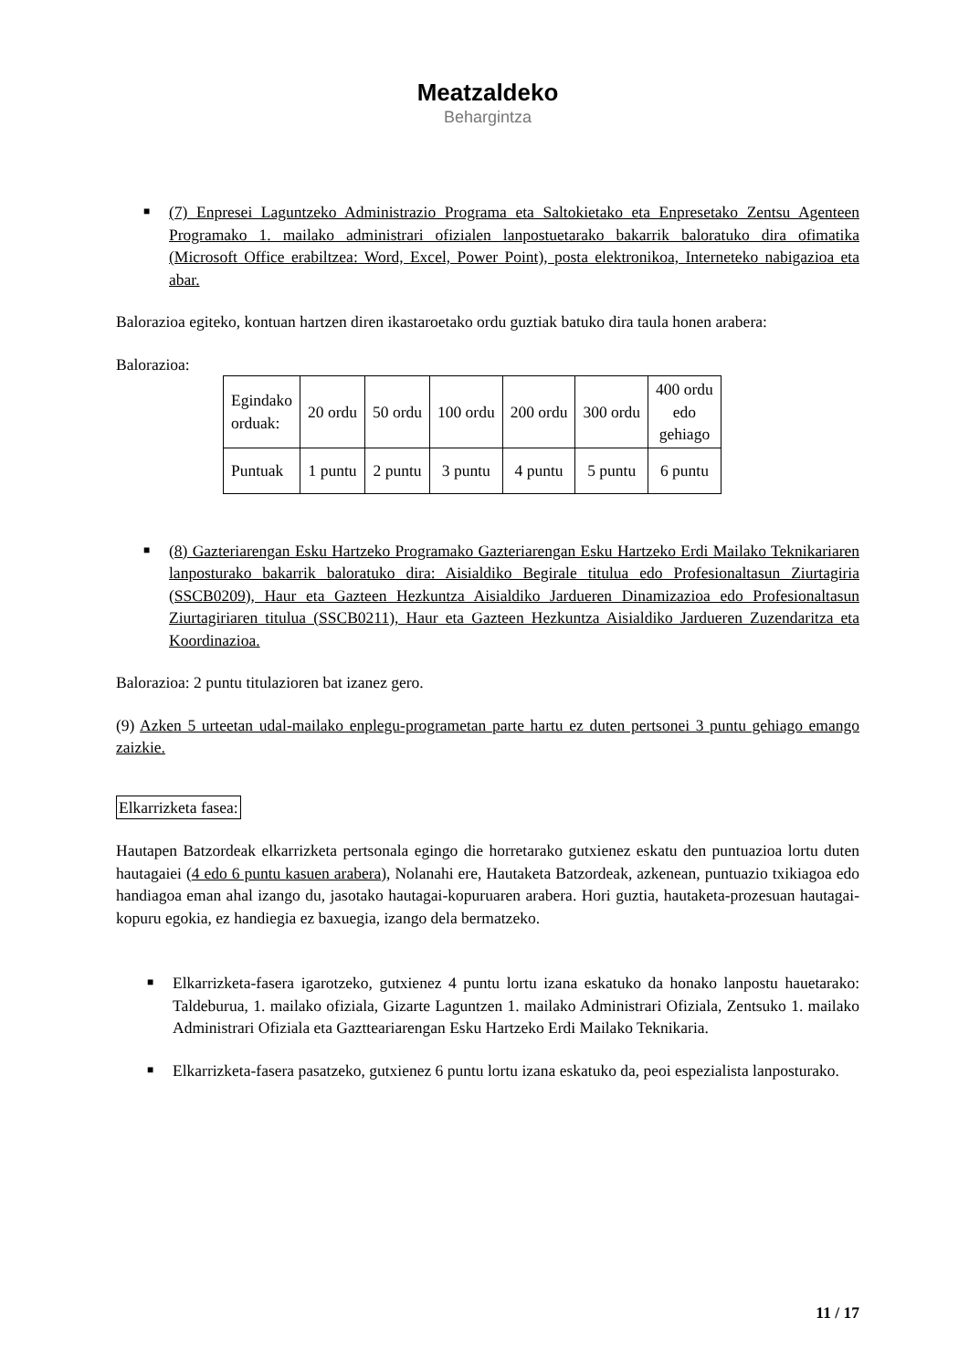Meatzaldeko
Behargintza
■
(7) Enpresei Laguntzeko Administrazio Programa eta Saltokietako eta Enpresetako Zentsu Agenteen Programako 1. mailako administrari ofizialen lanpostuetarako bakarrik baloratuko dira ofimatika (Microsoft Office erabiltzea: Word, Excel, Power Point), posta elektronikoa, Interneteko nabigazioa eta abar.
Balorazioa egiteko, kontuan hartzen diren ikastaroetako ordu guztiak batuko dira taula honen arabera:
Balorazioa:
| Egindako orduak: | 20 ordu | 50 ordu | 100 ordu | 200 ordu | 300 ordu | 400 ordu edo gehiago |
| Puntuak | 1 puntu | 2 puntu | 3 puntu | 4 puntu | 5 puntu | 6 puntu |
■
(8) Gazteriarengan Esku Hartzeko Programako Gazteriarengan Esku Hartzeko Erdi Mailako Teknikariaren lanposturako bakarrik baloratuko dira: Aisialdiko Begirale titulua edo Profesionaltasun Ziurtagiria (SSCB0209), Haur eta Gazteen Hezkuntza Aisialdiko Jardueren Dinamizazioa edo Profesionaltasun Ziurtagiriaren titulua (SSCB0211), Haur eta Gazteen Hezkuntza Aisialdiko Jardueren Zuzendaritza eta Koordinazioa.
Balorazioa: 2 puntu titulazioren bat izanez gero.
(9) Azken 5 urteetan udal-mailako enplegu-programetan parte hartu ez duten pertsonei 3 puntu gehiago emango zaizkie.
Elkarrizketa fasea:
Hautapen Batzordeak elkarrizketa pertsonala egingo die horretarako gutxienez eskatu den puntuazioa lortu duten hautagaiei (4 edo 6 puntu kasuen arabera), Nolanahi ere, Hautaketa Batzordeak, azkenean, puntuazio txikiagoa edo handiagoa eman ahal izango du, jasotako hautagai-kopuruaren arabera. Hori guztia, hautaketa-prozesuan hautagai-kopuru egokia, ez handiegia ez baxuegia, izango dela bermatzeko.
■
Elkarrizketa-fasera igarotzeko, gutxienez 4 puntu lortu izana eskatuko da honako lanpostu hauetarako: Taldeburua, 1. mailako ofiziala, Gizarte Laguntzen 1. mailako Administrari Ofiziala, Zentsuko 1. mailako Administrari Ofiziala eta Gaztteariarengan Esku Hartzeko Erdi Mailako Teknikaria.
■
Elkarrizketa-fasera pasatzeko, gutxienez 6 puntu lortu izana eskatuko da, peoi espezialista lanposturako.
11 / 17